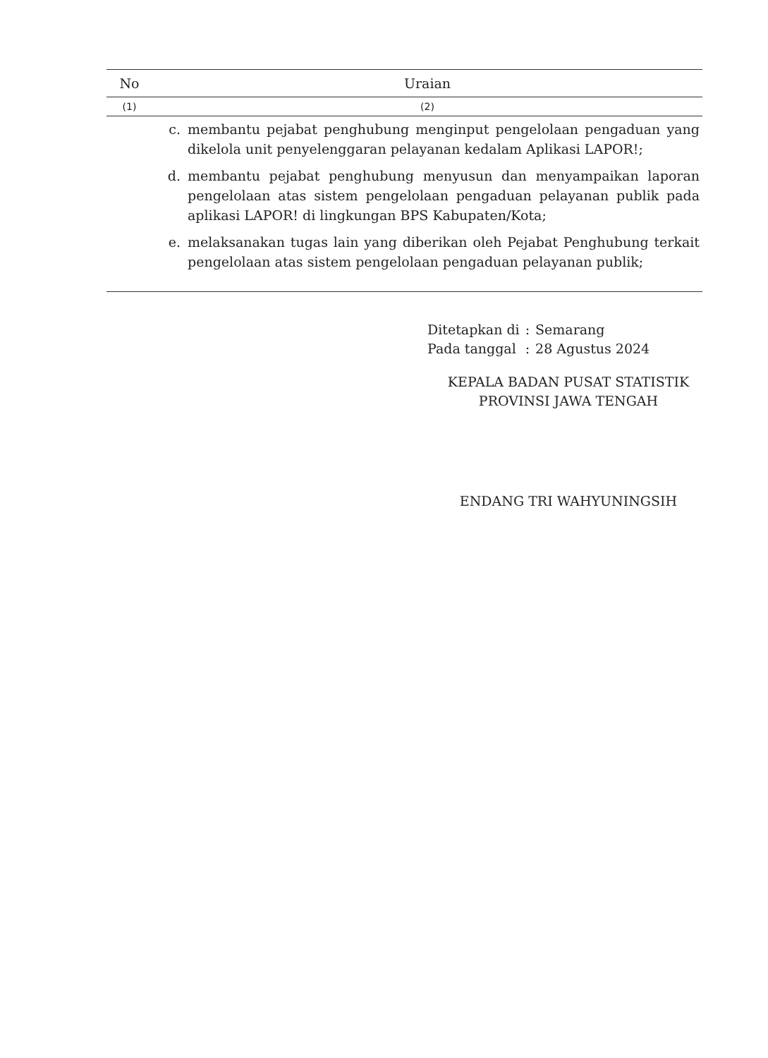| No | Uraian |
| --- | --- |
| (1) | (2) |
| c. membantu pejabat penghubung menginput pengelolaan pengaduan yang dikelola unit penyelenggaran pelayanan kedalam Aplikasi LAPOR!; d. membantu pejabat penghubung menyusun dan menyampaikan laporan pengelolaan atas sistem pengelolaan pengaduan pelayanan publik pada aplikasi LAPOR! di lingkungan BPS Kabupaten/Kota; e. melaksanakan tugas lain yang diberikan oleh Pejabat Penghubung terkait pengelolaan atas sistem pengelolaan pengaduan pelayanan publik; | |
| Ditetapkan di | : | Semarang |
| Pada tanggal | : | 28 Agustus 2024 |
KEPALA BADAN PUSAT STATISTIK
PROVINSI JAWA TENGAH
ENDANG TRI WAHYUNINGSIH